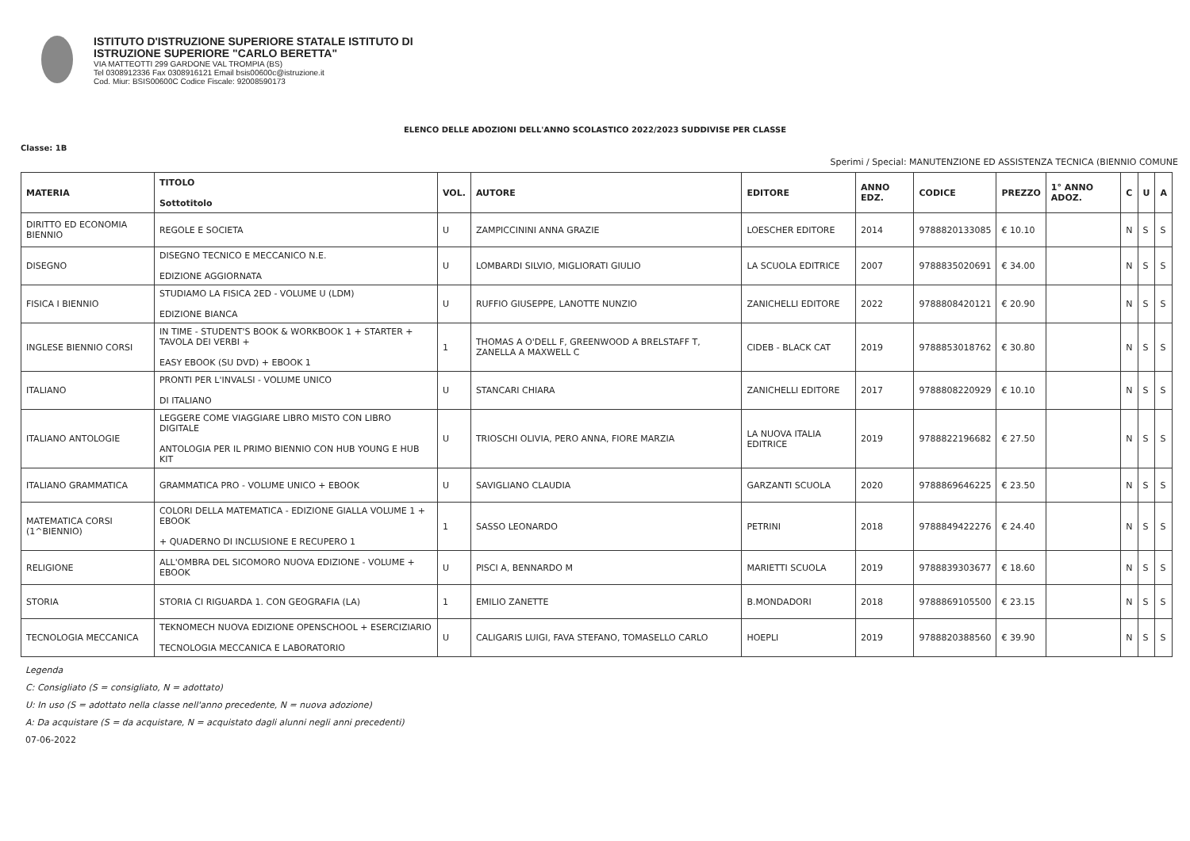ISTITUTO D'ISTRUZIONE SUPERIORE STATALE ISTITUTO DI
ISTRUZIONE SUPERIORE "CARLO BERETTA"
VIA MATTEOTTI 299 GARDONE VAL TROMPIA (BS)
Tel 0308912336 Fax 0308916121 Email bsis00600c@istruzione.it
Cod. Miur: BSIS00600C Codice Fiscale: 92008590173
ELENCO DELLE ADOZIONI DELL'ANNO SCOLASTICO 2022/2023 SUDDIVISE PER CLASSE
Classe: 1B
Sperimi / Special: MANUTENZIONE ED ASSISTENZA TECNICA (BIENNIO COMUNE
| MATERIA | TITOLO Sottotitolo | VOL. | AUTORE | EDITORE | ANNO EDZ. | CODICE | PREZZO | 1° ANNO ADOZ. | C | U | A |
| --- | --- | --- | --- | --- | --- | --- | --- | --- | --- | --- | --- |
| DIRITTO ED ECONOMIA BIENNIO | REGOLE E SOCIETA | U | ZAMPICCININI ANNA GRAZIE | LOESCHER EDITORE | 2014 | 9788820133085 | € 10.10 | | N | S | S |
| DISEGNO | DISEGNO TECNICO E MECCANICO N.E. EDIZIONE AGGIORNATA | U | LOMBARDI SILVIO, MIGLIORATI GIULIO | LA SCUOLA EDITRICE | 2007 | 9788835020691 | € 34.00 | | N | S | S |
| FISICA I BIENNIO | STUDIAMO LA FISICA 2ED - VOLUME U (LDM) EDIZIONE BIANCA | U | RUFFIO GIUSEPPE, LANOTTE NUNZIO | ZANICHELLI EDITORE | 2022 | 9788808420121 | € 20.90 | | N | S | S |
| INGLESE BIENNIO CORSI | IN TIME - STUDENT'S BOOK & WORKBOOK 1 + STARTER + TAVOLA DEI VERBI + EASY EBOOK (SU DVD) + EBOOK 1 | 1 | THOMAS A O'DELL F, GREENWOOD A BRELSTAFF T, ZANELLA A MAXWELL C | CIDEB - BLACK CAT | 2019 | 9788853018762 | € 30.80 | | N | S | S |
| ITALIANO | PRONTI PER L'INVALSI - VOLUME UNICO DI ITALIANO | U | STANCARI CHIARA | ZANICHELLI EDITORE | 2017 | 9788808220929 | € 10.10 | | N | S | S |
| ITALIANO ANTOLOGIE | LEGGERE COME VIAGGIARE LIBRO MISTO CON LIBRO DIGITALE ANTOLOGIA PER IL PRIMO BIENNIO CON HUB YOUNG E HUB KIT | U | TRIOSCHI OLIVIA, PERO ANNA, FIORE MARZIA | LA NUOVA ITALIA EDITRICE | 2019 | 9788822196682 | € 27.50 | | N | S | S |
| ITALIANO GRAMMATICA | GRAMMATICA PRO - VOLUME UNICO + EBOOK | U | SAVIGLIANO CLAUDIA | GARZANTI SCUOLA | 2020 | 9788869646225 | € 23.50 | | N | S | S |
| MATEMATICA CORSI (1^BIENNIO) | COLORI DELLA MATEMATICA - EDIZIONE GIALLA VOLUME 1 + EBOOK + QUADERNO DI INCLUSIONE E RECUPERO 1 | 1 | SASSO LEONARDO | PETRINI | 2018 | 9788849422276 | € 24.40 | | N | S | S |
| RELIGIONE | ALL'OMBRA DEL SICOMORO NUOVA EDIZIONE - VOLUME + EBOOK | U | PISCI A, BENNARDO M | MARIETTI SCUOLA | 2019 | 9788839303677 | € 18.60 | | N | S | S |
| STORIA | STORIA CI RIGUARDA 1. CON GEOGRAFIA (LA) | 1 | EMILIO ZANETTE | B.MONDADORI | 2018 | 9788869105500 | € 23.15 | | N | S | S |
| TECNOLOGIA MECCANICA | TEKNOMECH NUOVA EDIZIONE OPENSCHOOL + ESERCIZIARIO TECNOLOGIA MECCANICA E LABORATORIO | U | CALIGARIS LUIGI, FAVA STEFANO, TOMASELLO CARLO | HOEPLI | 2019 | 9788820388560 | € 39.90 | | N | S | S |
Legenda
C: Consigliato (S = consigliato, N = adottato)
U: In uso (S = adottato nella classe nell'anno precedente, N = nuova adozione)
A: Da acquistare (S = da acquistare, N = acquistato dagli alunni negli anni precedenti)
07-06-2022